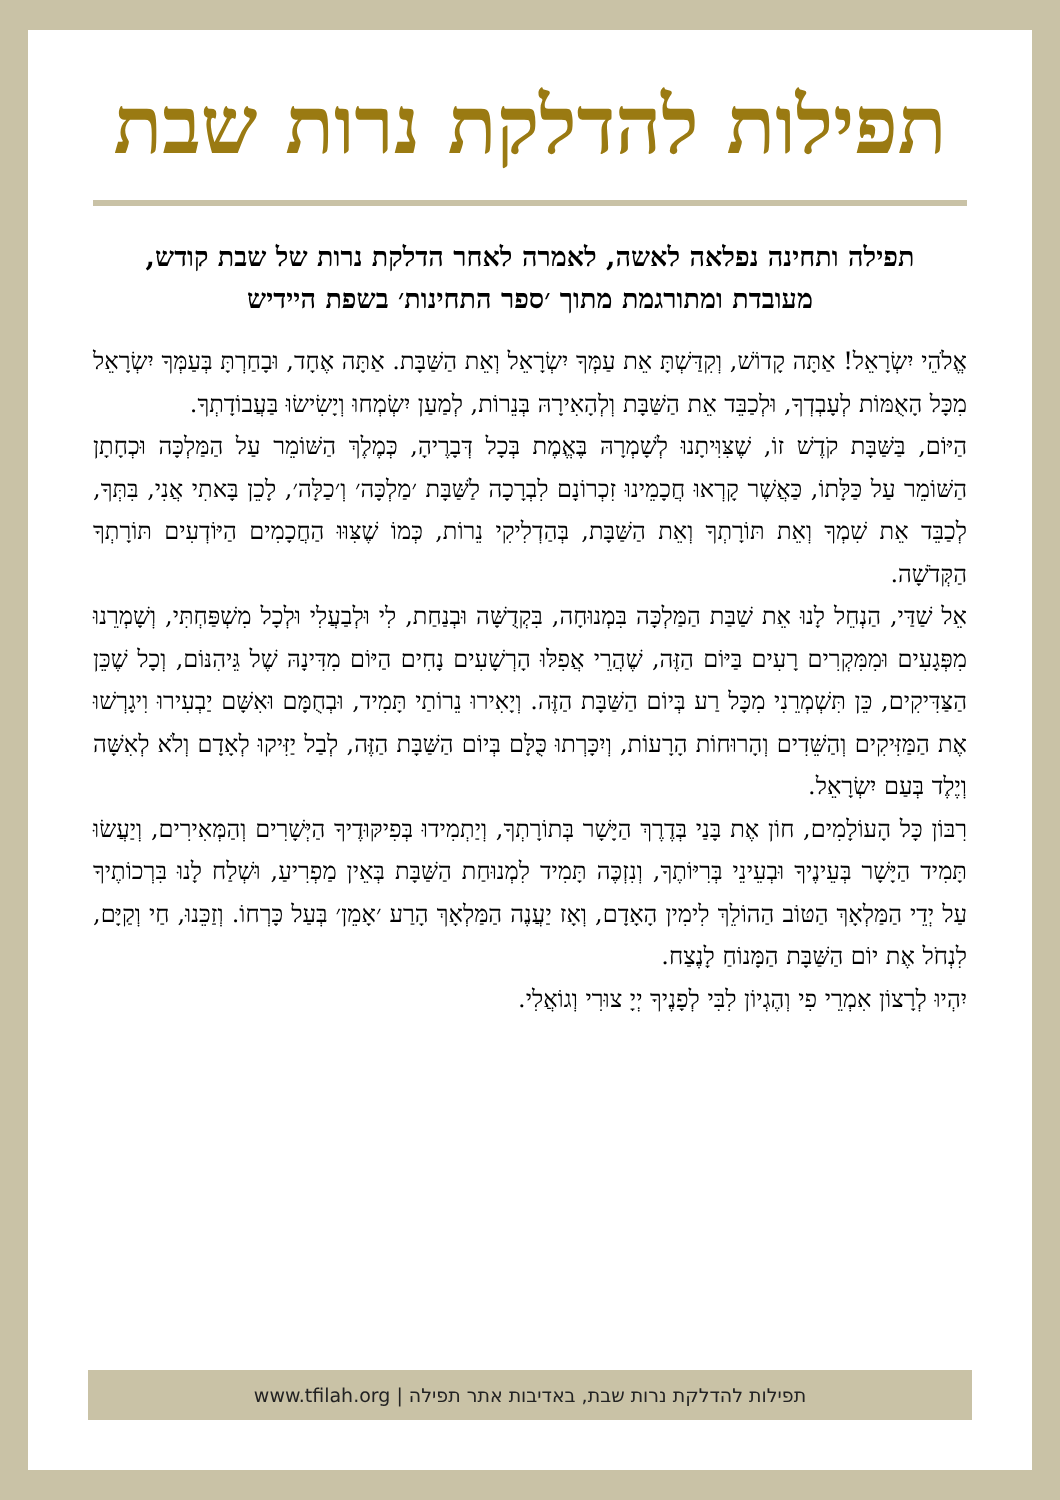תפילות להדלקת נרות שבת
תפילה ותחינה נפלאה לאשה, לאמרה לאחר הדלקת נרות של שבת קודש, מעובדת ומתורגמת מתוך ׳ספר התחינות׳ בשפת היידיש
אֱלֹהֵי יִשְׂרָאֵל! אַתָּה קָדוֹשׁ, וְקִדַּשְׁתָּ אֵת עַמְּךָ יִשְׂרָאֵל וְאֵת הַשַּׁבָּת. אַתָּה אֶחָד, וּבָחַרְתָּ בְּעַמְּךָ יִשְׂרָאֵל מִכָּל הָאֻמּוֹת לְעָבְדְךָ, וּלְכַבֵּד אֵת הַשַּׁבָּת וְלְהָאִירָהּ בְּנֵרוֹת, לְמַעַן יִשְׂמְחוּ וְיָשִׂישׂוּ בַּעֲבוֹדָתְךָ.
הַיּוֹם, בַּשַּׁבָּת קֹדֶשׁ זוֹ, שֶׁצִּוִּיתָנוּ לְשָׁמְרָהּ בֶּאֱמֶת בְּכָל דְּבָרֶיהָ, כְּמֶלֶךְ הַשּׁוֹמֵר עַל הַמַּלְכָּה וּכְחָתָן הַשּׁוֹמֵר עַל כַּלָּתוֹ, כַּאֲשֶׁר קָרְאוּ חֲכָמֵינוּ זִכְרוֹנָם לִבְרָכָה לַשַּׁבָּת ׳מַלְכָּה׳ וְ׳כַלָּה׳, לָכֵן בָּאתִי אֲנִי, בִּתְּךָ, לְכַבֵּד אֵת שִׁמְךָ וְאֵת תּוֹרָתְךָ וְאֵת הַשַּׁבָּת, בְּהַדְלִיקִי נֵרוֹת, כְּמוֹ שֶׁצִּוּוּ הַחֲכָמִים הַיּוֹדְעִים תּוֹרָתְךָ הַקְּדֹשָׁה.
אֵל שַׁדַּי, הַנְחֵל לָנוּ אֵת שַׁבַּת הַמַּלְכָּה בִּמְנוּחָה, בִּקְדֻשָּׁה וּבְנַחַת, לִי וּלְבַעֲלִי וּלְכָל מִשְׁפַּחְתִּי, וְשָׁמְרֵנוּ מִפְּגָעִים וּמִמִּקְרִים רָעִים בַּיּוֹם הַזֶּה, שֶׁהֲרֵי אֲפִלּוּ הָרְשָׁעִים נָחִים הַיּוֹם מִדִּינָהּ שֶׁל גֵּיהִנּוֹם, וְכָל שֶׁכֵּן הַצַּדִּיקִים, כֵּן תִּשְׁמְרֵנִי מִכָּל רַע בְּיוֹם הַשַּׁבָּת הַזֶּה. וְיָאִירוּ נֵרוֹתַי תָּמִיד, וּבְחֻמָּם וּאִשָּׁם יַבְעִירוּ וִיגָרְשׁוּ אֶת הַמַּזִּיקִים וְהַשֵּׁדִים וְהָרוּחוֹת הָרָעוֹת, וְיִכָּרְתוּ כֻּלָּם בְּיוֹם הַשַּׁבָּת הַזֶּה, לְבַל יַזִּיקוּ לְאָדָם וְלֹא לְאִשָּׁה וְיֶלֶד בְּעַם יִשְׂרָאֵל.
רִבּוֹן כָּל הָעוֹלָמִים, חוֹן אֶת בָּנַי בְּדֶרֶךְ הַיָּשָׁר בְּתוֹרָתְךָ, וְיַתְמִידוּ בְּפִיקּוּדֶיךָ הַיְּשָׁרִים וְהַמְּאִירִים, וְיַעֲשׂוּ תָּמִיד הַיָּשָׁר בְּעֵינֶיךָ וּבְעֵינֵי בְּרִיּוֹתֶךָ, וְנִזְכֶּה תָּמִיד לִמְנוּחַת הַשַּׁבָּת בְּאֵין מַפְרִיעַ, וּשְׁלַח לָנוּ בִּרְכוֹתֶיךָ עַל יְדֵי הַמַּלְאָךְ הַטּוֹב הַהוֹלֵךְ לִימִין הָאָדָם, וְאָז יַעֲנֶה הַמַּלְאָךְ הָרַע ׳אָמֵן׳ בְּעַל כָּרְחוֹ. וְזַכֵּנוּ, חַי וְקַיָּם, לִנְחֹל אֶת יוֹם הַשַּׁבָּת הַמָּנוֹחַ לָנֶצַח.
יִהְיוּ לְרָצוֹן אִמְרֵי פִי וְהֶגְיוֹן לִבִּי לְפָנֶיךָ יְיָ צוּרִי וְגוֹאֲלִי.
תפילות להדלקת נרות שבת, באדיבות אתר תפילה | www.tfilah.org